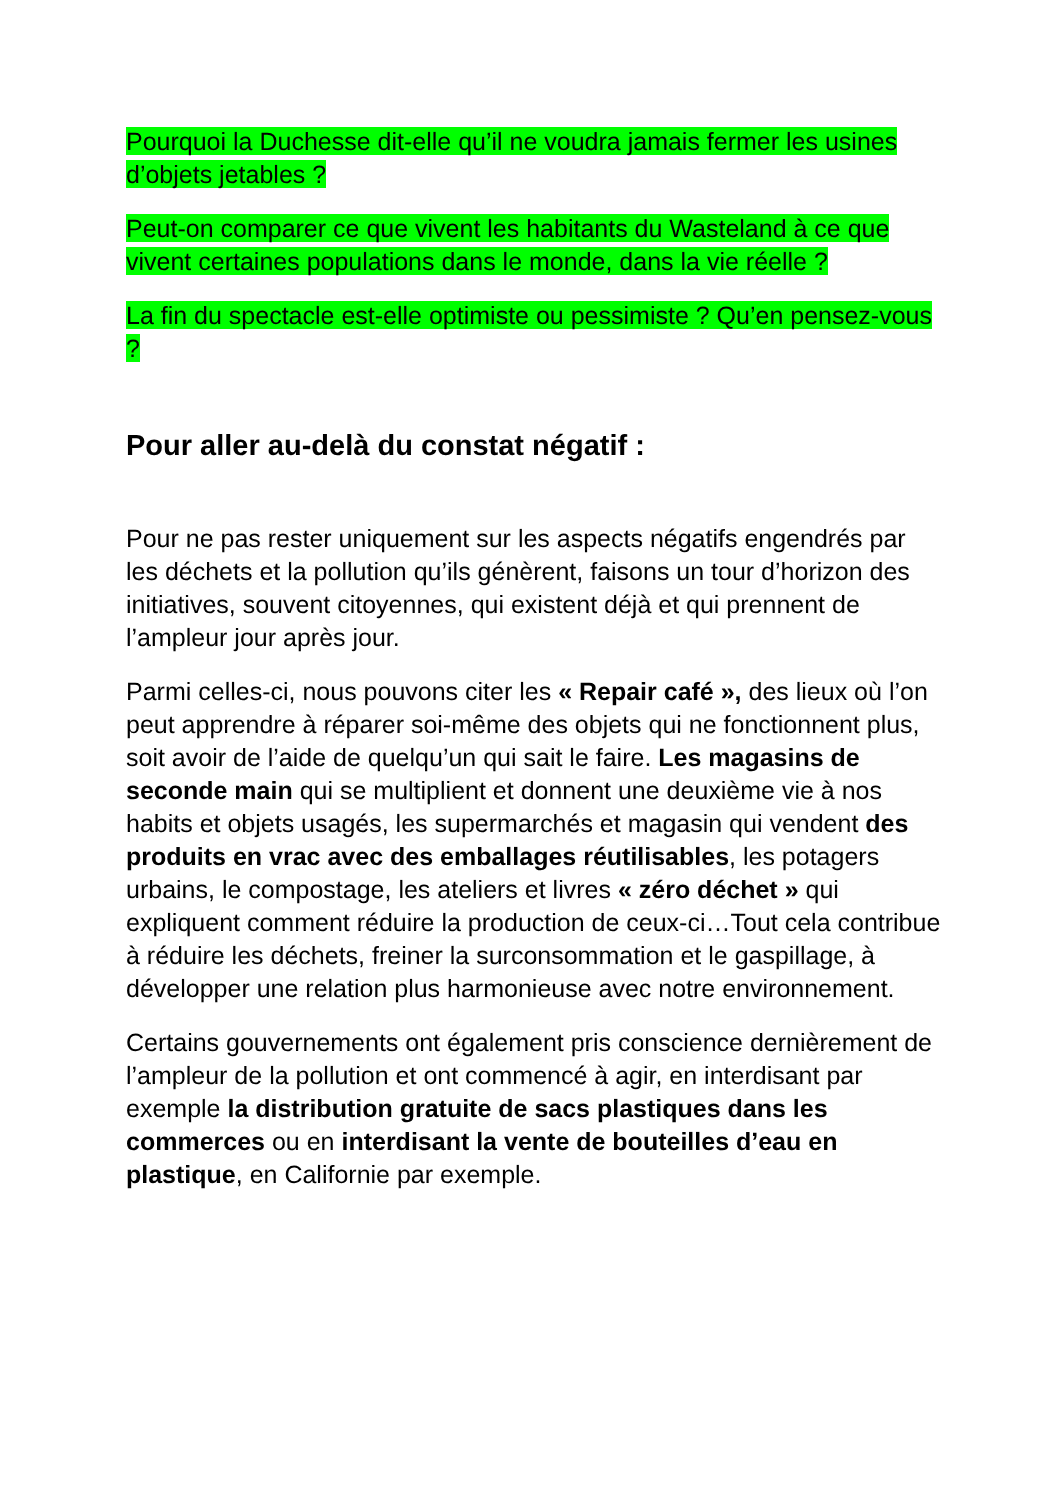Pourquoi la Duchesse dit-elle qu’il ne voudra jamais fermer les usines d’objets jetables ?
Peut-on comparer ce que vivent les habitants du Wasteland à ce que vivent certaines populations dans le monde, dans la vie réelle ?
La fin du spectacle est-elle optimiste ou pessimiste ? Qu’en pensez-vous ?
Pour aller au-delà du constat négatif :
Pour ne pas rester uniquement sur les aspects négatifs engendrés par les déchets et la pollution qu’ils génèrent, faisons un tour d’horizon des initiatives, souvent citoyennes, qui existent déjà et qui prennent de l’ampleur jour après jour.
Parmi celles-ci, nous pouvons citer les « Repair café », des lieux où l’on peut apprendre à réparer soi-même des objets qui ne fonctionnent plus, soit avoir de l’aide de quelqu’un qui sait le faire. Les magasins de seconde main qui se multiplient et donnent une deuxième vie à nos habits et objets usagés, les supermarchés et magasin qui vendent des produits en vrac avec des emballages réutilisables, les potagers urbains, le compostage, les ateliers et livres « zéro déchet » qui expliquent comment réduire la production de ceux-ci…Tout cela contribue à réduire les déchets, freiner la surconsommation et le gaspillage, à développer une relation plus harmonieuse avec notre environnement.
Certains gouvernements ont également pris conscience dernièrement de l’ampleur de la pollution et ont commencé à agir, en interdisant par exemple la distribution gratuite de sacs plastiques dans les commerces ou en interdisant la vente de bouteilles d’eau en plastique, en Californie par exemple.